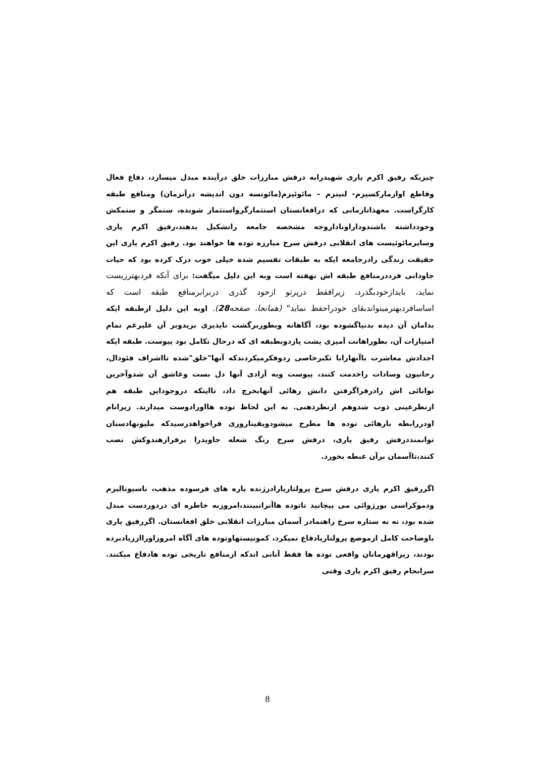چیزیکه رفیق اکرم یاری شهیدرابه درفش مبارزات خلق درآینده مبدل میسازد، دفاع فعال وقاطع اوازمارکسیزم- لنینزم – مائوئیزم(مائوتسه دون اندیشه درآنزمان) ومنافع طبقه کارگراست. معهذاتازمانی که درافغانستان استثمارگرواستثمار شونده، ستمگر و ستمکش وجودداشته باشندوداراوناداروجه مشخصه جامعه راتشکیل بدهند،رفیق اکرم یاری وسایرمائوئیست های انقلابی درفش سرخ مبارزه توده ها خواهند بود. رفیق اکرم یاری این حقیقت زندگی رادرجامعه ایکه به طبقات تقسیم شده خیلی خوب درک کرده بود که حیات جاودانی فرددرمنافع طبقه اش نهفته است وبه این دلیل میگفت: برای آنکه فردبهترزیست نماید، بایدازخودبگذرد، زیرافقط درپرتو ازخود گذری دربرابرمنافع طبقه است که اساسافردبهترمیتواندبقای خودراحفظ نماید" (همانجا، صفحه28). اوبه این دلیل ازطبقه ایکه بدامان آن دیده بدنیاگشوده بود، آگاهانه وبطوربرگشت ناپذیری بریدوبر آن علیرغم تمام امتیازات آن، بطوراهانت آمیزی پشت پازدوبطبقه ای که درحال تکامل بود پیوست. طبقه ایکه اجدادش معاشرت باآنهارابا تکبرخاصی ردوفکرمیکردندکه آنها"خلق"شده تااشراف فئودال، رحانیون وسادات راخدمت کنند، پیوست وبه آزادی آنها دل بست وعاشق آن شدوآخرین توانائی اش رادرفراگرفتن دانش رهائی آنهابخرچ داد، تااینکه دروجوداین طبقه هم ازنظرعینی ذوب شدوهم ازنظرذهنی. به این لحاظ توده هااورادوست میدارند. زیرانام اودررابطه بارهائی توده ها مطرح میشودویقیناروزی فراخواهدرسیدکه ملیونهادستان توانمنددرفش رفیق یاری، درفش سرخ رنگ شعله جاویدرا برفرازهندوکش نصب کنند،تاآسمان برآن غبطه بخورد.
اگررفیق اکرم یاری درفش سرخ پرولتاریارادرژنده پاره های فرسوده مذهب، ناسیونالیزم ودموکراسی بورژوائی می پیچانید تاتوده هاآنرانبینند،امروزبه خاطره ای دردوردست مبدل شده بود، نه به ستاره سرخ راهنمادر آسمان مبارزات انقلابی خلق افغانستان. اگررفیق یاری باوضاحت کامل ازموضع پرولتاریادفاع نمیکرد، کمونیستهاوتوده های آگاه امروزاورااززیادبرده بودند، زیراقهرمانان واقعی توده ها فقط آنانی اندکه ازمنافع تاریخی توده هادفاع میکنند. سرانجام رفیق اکرم یاری وقتی
8